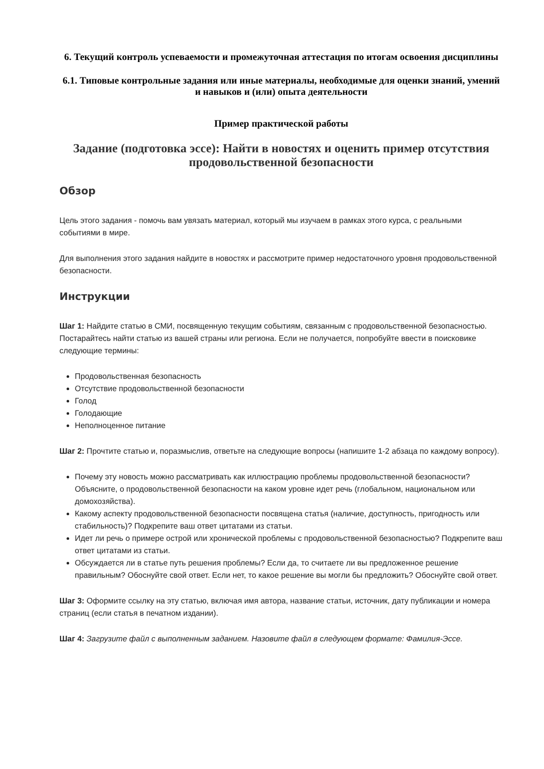6. Текущий контроль успеваемости и промежуточная аттестация по итогам освоения дисциплины
6.1. Типовые контрольные задания или иные материалы, необходимые для оценки знаний, умений и навыков и (или) опыта деятельности
Пример практической работы
Задание (подготовка эссе): Найти в новостях и оценить пример отсутствия продовольственной безопасности
Обзор
Цель этого задания - помочь вам увязать материал, который мы изучаем в рамках этого курса, с реальными событиями в мире.
Для выполнения этого задания найдите в новостях и рассмотрите пример недостаточного уровня продовольственной безопасности.
Инструкции
Шаг 1: Найдите статью в СМИ, посвященную текущим событиям, связанным с продовольственной безопасностью. Постарайтесь найти статью из вашей страны или региона. Если не получается, попробуйте ввести в поисковике следующие термины:
Продовольственная безопасность
Отсутствие продовольственной безопасности
Голод
Голодающие
Неполноценное питание
Шаг 2: Прочтите статью и, поразмыслив, ответьте на следующие вопросы (напишите 1-2 абзаца по каждому вопросу).
Почему эту новость можно рассматривать как иллюстрацию проблемы продовольственной безопасности? Объясните, о продовольственной безопасности на каком уровне идет речь (глобальном, национальном или домохозяйства).
Какому аспекту продовольственной безопасности посвящена статья (наличие, доступность, пригодность или стабильность)? Подкрепите ваш ответ цитатами из статьи.
Идет ли речь о примере острой или хронической проблемы с продовольственной безопасностью? Подкрепите ваш ответ цитатами из статьи.
Обсуждается ли в статье путь решения проблемы? Если да, то считаете ли вы предложенное решение правильным? Обоснуйте свой ответ. Если нет, то какое решение вы могли бы предложить? Обоснуйте свой ответ.
Шаг 3: Оформите ссылку на эту статью, включая имя автора, название статьи, источник, дату публикации и номера страниц (если статья в печатном издании).
Шаг 4: Загрузите файл с выполненным заданием. Назовите файл в следующем формате: Фамилия-Эссе.